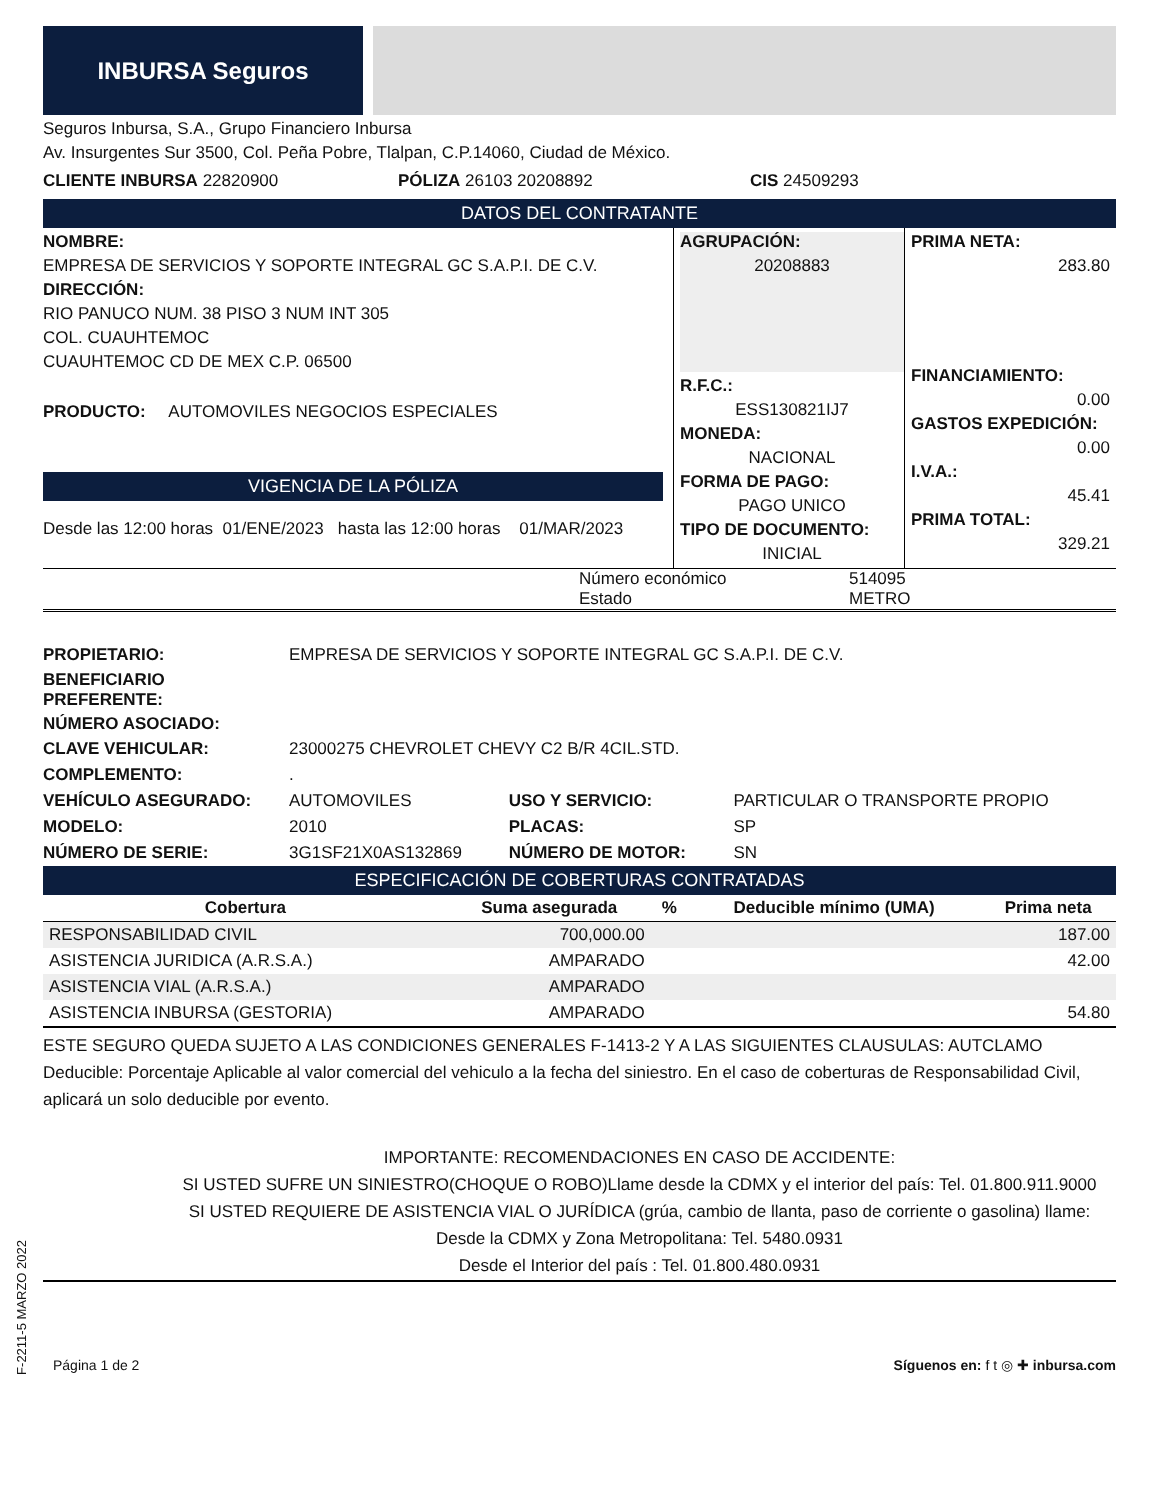INBURSA Seguros
Seguros Inbursa, S.A., Grupo Financiero Inbursa
Av. Insurgentes Sur 3500, Col. Peña Pobre, Tlalpan, C.P.14060, Ciudad de México.
CLIENTE INBURSA 22820900 PÓLIZA 26103 20208892 CIS 24509293
DATOS DEL CONTRATANTE
NOMBRE:
EMPRESA DE SERVICIOS Y SOPORTE INTEGRAL GC S.A.P.I. DE C.V.
DIRECCIÓN:
RIO PANUCO NUM. 38 PISO 3 NUM INT 305
COL. CUAUHTEMOC
CUAUHTEMOC CD DE MEX C.P. 06500
PRODUCTO: AUTOMOVILES NEGOCIOS ESPECIALES
VIGENCIA DE LA PÓLIZA
Desde las 12:00 horas 01/ENE/2023 hasta las 12:00 horas 01/MAR/2023
AGRUPACIÓN:
20208883
R.F.C.:
ESS130821IJ7
MONEDA:
NACIONAL
FORMA DE PAGO:
PAGO UNICO
TIPO DE DOCUMENTO:
INICIAL
PRIMA NETA:
283.80
FINANCIAMIENTO:
0.00
GASTOS EXPEDICIÓN:
0.00
I.V.A.:
45.41
PRIMA TOTAL:
329.21
Número económico 514095
Estado METRO
| PROPIETARIO: | EMPRESA DE SERVICIOS Y SOPORTE INTEGRAL GC S.A.P.I. DE C.V. | | |
| BENEFICIARIO PREFERENTE: | | | |
| NÚMERO ASOCIADO: | | | |
| CLAVE VEHICULAR: | 23000275 CHEVROLET CHEVY C2 B/R 4CIL.STD. | | |
| COMPLEMENTO: | . | | |
| VEHÍCULO ASEGURADO: | AUTOMOVILES | USO Y SERVICIO: | PARTICULAR O TRANSPORTE PROPIO |
| MODELO: | 2010 | PLACAS: | SP |
| NÚMERO DE SERIE: | 3G1SF21X0AS132869 | NÚMERO DE MOTOR: | SN |
ESPECIFICACIÓN DE COBERTURAS CONTRATADAS
| Cobertura | Suma asegurada | % | Deducible mínimo (UMA) | Prima neta |
| --- | --- | --- | --- | --- |
| RESPONSABILIDAD CIVIL | 700,000.00 | | | 187.00 |
| ASISTENCIA JURIDICA (A.R.S.A.) | AMPARADO | | | 42.00 |
| ASISTENCIA VIAL (A.R.S.A.) | AMPARADO | | | |
| ASISTENCIA INBURSA (GESTORIA) | AMPARADO | | | 54.80 |
ESTE SEGURO QUEDA SUJETO A LAS CONDICIONES GENERALES F-1413-2 Y A LAS SIGUIENTES CLAUSULAS: AUTCLAMO
Deducible: Porcentaje Aplicable al valor comercial del vehiculo a la fecha del siniestro. En el caso de coberturas de Responsabilidad Civil, aplicará un solo deducible por evento.
IMPORTANTE: RECOMENDACIONES EN CASO DE ACCIDENTE:
SI USTED SUFRE UN SINIESTRO(CHOQUE O ROBO)Llame desde la CDMX y el interior del país: Tel. 01.800.911.9000
SI USTED REQUIERE DE ASISTENCIA VIAL O JURÍDICA (grúa, cambio de llanta, paso de corriente o gasolina) llame:
Desde la CDMX y Zona Metropolitana: Tel. 5480.0931
Desde el Interior del país : Tel. 01.800.480.0931
Página 1 de 2 Síguenos en: f t ◎ ✚ inbursa.com
F-2211-5 MARZO 2022